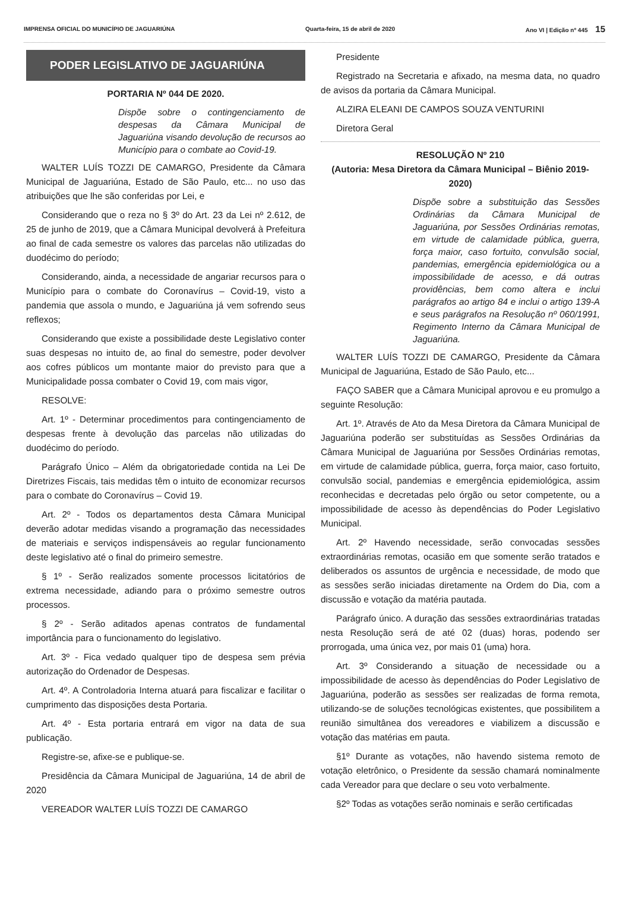IMPRENSA OFICIAL DO MUNICÍPIO DE JAGUARIÚNA Quarta-feira, 15 de abril de 2020 Ano VI | Edição nº 445 15
PODER LEGISLATIVO DE JAGUARIÚNA
PORTARIA Nº 044 DE 2020.
Dispõe sobre o contingenciamento de despesas da Câmara Municipal de Jaguariúna visando devolução de recursos ao Município para o combate ao Covid-19.
WALTER LUÍS TOZZI DE CAMARGO, Presidente da Câmara Municipal de Jaguariúna, Estado de São Paulo, etc... no uso das atribuições que lhe são conferidas por Lei, e
Considerando que o reza no § 3º do Art. 23 da Lei nº 2.612, de 25 de junho de 2019, que a Câmara Municipal devolverá à Prefeitura ao final de cada semestre os valores das parcelas não utilizadas do duodécimo do período;
Considerando, ainda, a necessidade de angariar recursos para o Município para o combate do Coronavírus – Covid-19, visto a pandemia que assola o mundo, e Jaguariúna já vem sofrendo seus reflexos;
Considerando que existe a possibilidade deste Legislativo conter suas despesas no intuito de, ao final do semestre, poder devolver aos cofres públicos um montante maior do previsto para que a Municipalidade possa combater o Covid 19, com mais vigor,
RESOLVE:
Art. 1º - Determinar procedimentos para contingenciamento de despesas frente à devolução das parcelas não utilizadas do duodécimo do período.
Parágrafo Único – Além da obrigatoriedade contida na Lei De Diretrizes Fiscais, tais medidas têm o intuito de economizar recursos para o combate do Coronavírus – Covid 19.
Art. 2º - Todos os departamentos desta Câmara Municipal deverão adotar medidas visando a programação das necessidades de materiais e serviços indispensáveis ao regular funcionamento deste legislativo até o final do primeiro semestre.
§ 1º - Serão realizados somente processos licitatórios de extrema necessidade, adiando para o próximo semestre outros processos.
§ 2º - Serão aditados apenas contratos de fundamental importância para o funcionamento do legislativo.
Art. 3º - Fica vedado qualquer tipo de despesa sem prévia autorização do Ordenador de Despesas.
Art. 4º. A Controladoria Interna atuará para fiscalizar e facilitar o cumprimento das disposições desta Portaria.
Art. 4º - Esta portaria entrará em vigor na data de sua publicação.
Registre-se, afixe-se e publique-se.
Presidência da Câmara Municipal de Jaguariúna, 14 de abril de 2020
VEREADOR WALTER LUÍS TOZZI DE CAMARGO
Presidente
Registrado na Secretaria e afixado, na mesma data, no quadro de avisos da portaria da Câmara Municipal.
ALZIRA ELEANI DE CAMPOS SOUZA VENTURINI
Diretora Geral
RESOLUÇÃO Nº 210
(Autoria: Mesa Diretora da Câmara Municipal – Biênio 2019-2020)
Dispõe sobre a substituição das Sessões Ordinárias da Câmara Municipal de Jaguariúna, por Sessões Ordinárias remotas, em virtude de calamidade pública, guerra, força maior, caso fortuito, convulsão social, pandemias, emergência epidemiológica ou a impossibilidade de acesso, e dá outras providências, bem como altera e inclui parágrafos ao artigo 84 e inclui o artigo 139-A e seus parágrafos na Resolução nº 060/1991, Regimento Interno da Câmara Municipal de Jaguariúna.
WALTER LUÍS TOZZI DE CAMARGO, Presidente da Câmara Municipal de Jaguariúna, Estado de São Paulo, etc...
FAÇO SABER que a Câmara Municipal aprovou e eu promulgo a seguinte Resolução:
Art. 1º. Através de Ato da Mesa Diretora da Câmara Municipal de Jaguariúna poderão ser substituídas as Sessões Ordinárias da Câmara Municipal de Jaguariúna por Sessões Ordinárias remotas, em virtude de calamidade pública, guerra, força maior, caso fortuito, convulsão social, pandemias e emergência epidemiológica, assim reconhecidas e decretadas pelo órgão ou setor competente, ou a impossibilidade de acesso às dependências do Poder Legislativo Municipal.
Art. 2º Havendo necessidade, serão convocadas sessões extraordinárias remotas, ocasião em que somente serão tratados e deliberados os assuntos de urgência e necessidade, de modo que as sessões serão iniciadas diretamente na Ordem do Dia, com a discussão e votação da matéria pautada.
Parágrafo único. A duração das sessões extraordinárias tratadas nesta Resolução será de até 02 (duas) horas, podendo ser prorrogada, uma única vez, por mais 01 (uma) hora.
Art. 3º Considerando a situação de necessidade ou a impossibilidade de acesso às dependências do Poder Legislativo de Jaguariúna, poderão as sessões ser realizadas de forma remota, utilizando-se de soluções tecnológicas existentes, que possibilitem a reunião simultânea dos vereadores e viabilizem a discussão e votação das matérias em pauta.
§1º Durante as votações, não havendo sistema remoto de votação eletrônico, o Presidente da sessão chamará nominalmente cada Vereador para que declare o seu voto verbalmente.
§2º Todas as votações serão nominais e serão certificadas